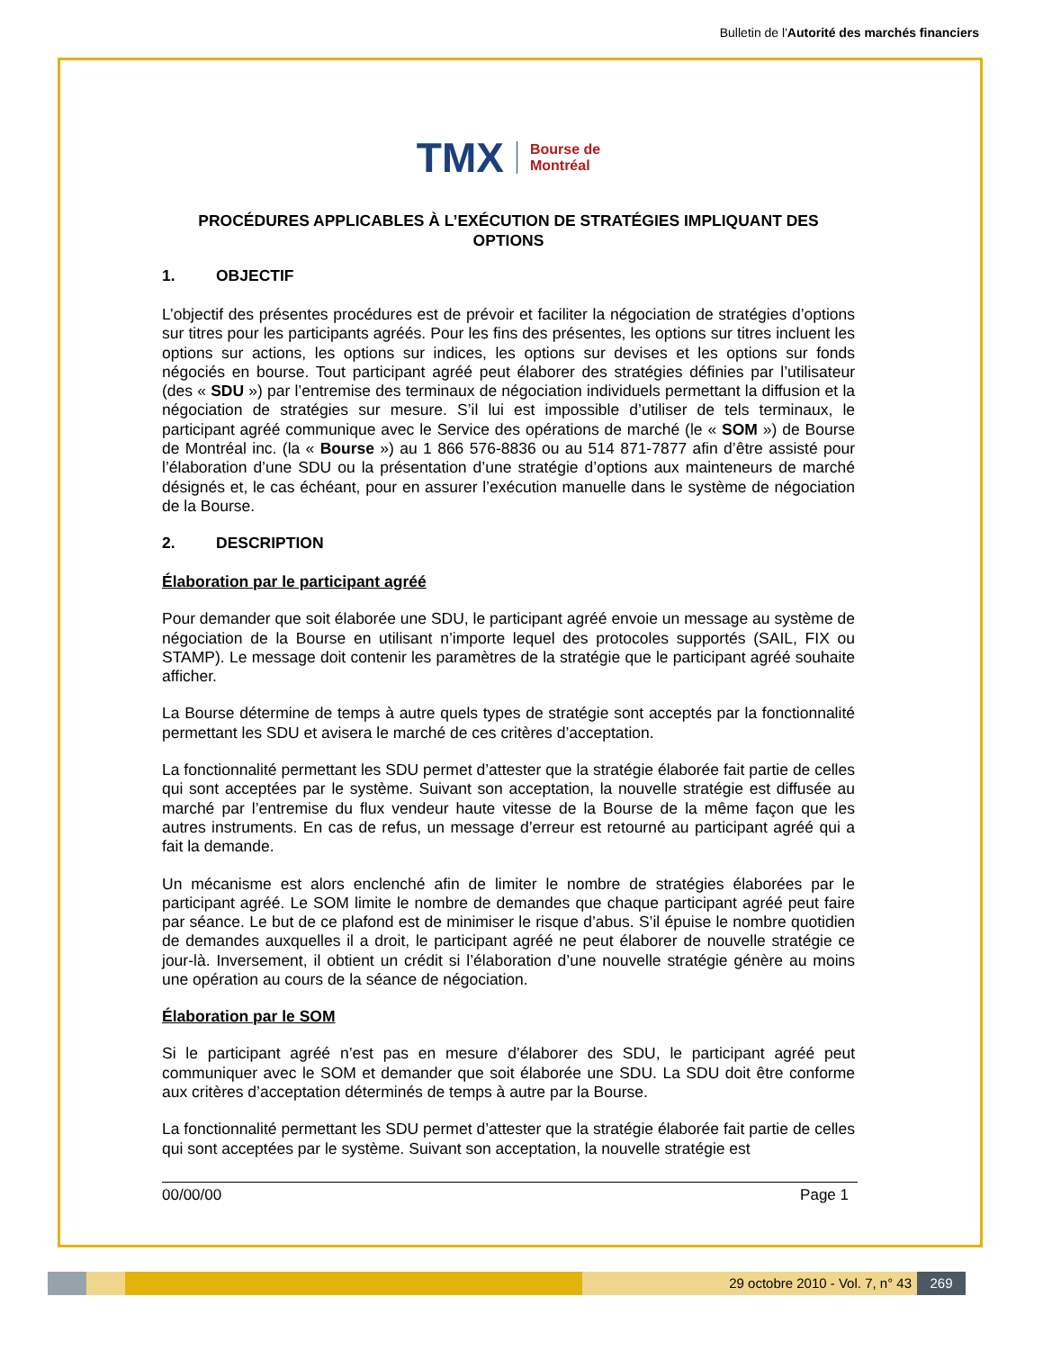Bulletin de l'Autorité des marchés financiers
TMX Bourse de
Montréal
PROCÉDURES APPLICABLES À L’EXÉCUTION DE STRATÉGIES IMPLIQUANT DES OPTIONS
1. OBJECTIF
L’objectif des présentes procédures est de prévoir et faciliter la négociation de stratégies d’options sur titres pour les participants agréés. Pour les fins des présentes, les options sur titres incluent les options sur actions, les options sur indices, les options sur devises et les options sur fonds négociés en bourse. Tout participant agréé peut élaborer des stratégies définies par l’utilisateur (des « SDU ») par l’entremise des terminaux de négociation individuels permettant la diffusion et la négociation de stratégies sur mesure. S’il lui est impossible d’utiliser de tels terminaux, le participant agréé communique avec le Service des opérations de marché (le « SOM ») de Bourse de Montréal inc. (la « Bourse ») au 1 866 576-8836 ou au 514 871-7877 afin d’être assisté pour l’élaboration d’une SDU ou la présentation d’une stratégie d’options aux mainteneurs de marché désignés et, le cas échéant, pour en assurer l’exécution manuelle dans le système de négociation de la Bourse.
2. DESCRIPTION
Élaboration par le participant agréé
Pour demander que soit élaborée une SDU, le participant agréé envoie un message au système de négociation de la Bourse en utilisant n’importe lequel des protocoles supportés (SAIL, FIX ou STAMP). Le message doit contenir les paramètres de la stratégie que le participant agréé souhaite afficher.
La Bourse détermine de temps à autre quels types de stratégie sont acceptés par la fonctionnalité permettant les SDU et avisera le marché de ces critères d’acceptation.
La fonctionnalité permettant les SDU permet d’attester que la stratégie élaborée fait partie de celles qui sont acceptées par le système. Suivant son acceptation, la nouvelle stratégie est diffusée au marché par l’entremise du flux vendeur haute vitesse de la Bourse de la même façon que les autres instruments. En cas de refus, un message d’erreur est retourné au participant agréé qui a fait la demande.
Un mécanisme est alors enclenché afin de limiter le nombre de stratégies élaborées par le participant agréé. Le SOM limite le nombre de demandes que chaque participant agréé peut faire par séance. Le but de ce plafond est de minimiser le risque d’abus. S’il épuise le nombre quotidien de demandes auxquelles il a droit, le participant agréé ne peut élaborer de nouvelle stratégie ce jour-là. Inversement, il obtient un crédit si l’élaboration d’une nouvelle stratégie génère au moins une opération au cours de la séance de négociation.
Élaboration par le SOM
Si le participant agréé n’est pas en mesure d’élaborer des SDU, le participant agréé peut communiquer avec le SOM et demander que soit élaborée une SDU. La SDU doit être conforme aux critères d’acceptation déterminés de temps à autre par la Bourse.
La fonctionnalité permettant les SDU permet d’attester que la stratégie élaborée fait partie de celles qui sont acceptées par le système. Suivant son acceptation, la nouvelle stratégie est
00/00/00 Page 1
29 octobre 2010 - Vol. 7, n° 43
269